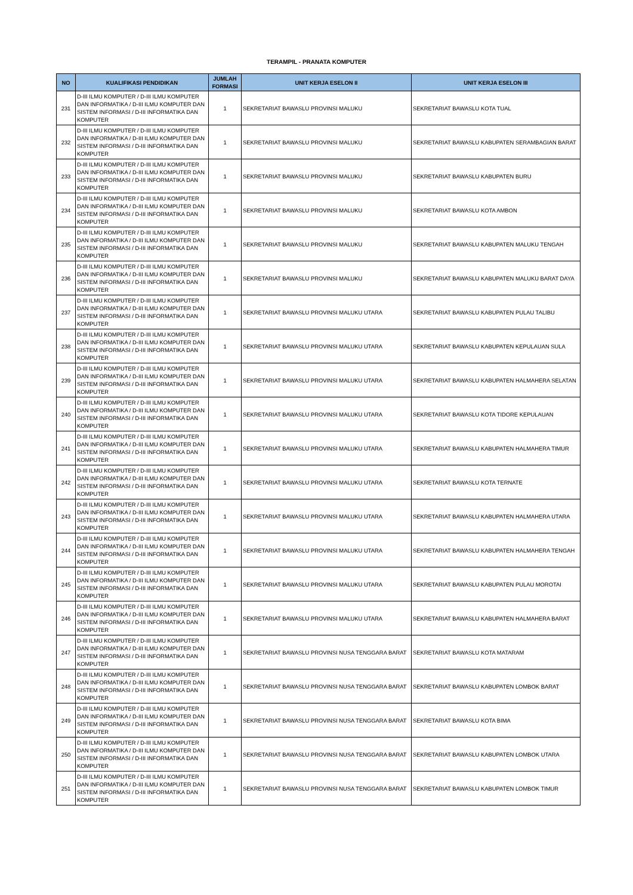TERAMPIL - PRANATA KOMPUTER
| NO | KUALIFIKASI PENDIDIKAN | JUMLAH FORMASI | UNIT KERJA ESELON II | UNIT KERJA ESELON III |
| --- | --- | --- | --- | --- |
| 231 | D-III ILMU KOMPUTER / D-III ILMU KOMPUTER DAN INFORMATIKA / D-III ILMU KOMPUTER DAN SISTEM INFORMASI / D-III INFORMATIKA DAN KOMPUTER | 1 | SEKRETARIAT BAWASLU PROVINSI MALUKU | SEKRETARIAT BAWASLU KOTA TUAL |
| 232 | D-III ILMU KOMPUTER / D-III ILMU KOMPUTER DAN INFORMATIKA / D-III ILMU KOMPUTER DAN SISTEM INFORMASI / D-III INFORMATIKA DAN KOMPUTER | 1 | SEKRETARIAT BAWASLU PROVINSI MALUKU | SEKRETARIAT BAWASLU KABUPATEN SERAMBAGIAN BARAT |
| 233 | D-III ILMU KOMPUTER / D-III ILMU KOMPUTER DAN INFORMATIKA / D-III ILMU KOMPUTER DAN SISTEM INFORMASI / D-III INFORMATIKA DAN KOMPUTER | 1 | SEKRETARIAT BAWASLU PROVINSI MALUKU | SEKRETARIAT BAWASLU KABUPATEN BURU |
| 234 | D-III ILMU KOMPUTER / D-III ILMU KOMPUTER DAN INFORMATIKA / D-III ILMU KOMPUTER DAN SISTEM INFORMASI / D-III INFORMATIKA DAN KOMPUTER | 1 | SEKRETARIAT BAWASLU PROVINSI MALUKU | SEKRETARIAT BAWASLU KOTA AMBON |
| 235 | D-III ILMU KOMPUTER / D-III ILMU KOMPUTER DAN INFORMATIKA / D-III ILMU KOMPUTER DAN SISTEM INFORMASI / D-III INFORMATIKA DAN KOMPUTER | 1 | SEKRETARIAT BAWASLU PROVINSI MALUKU | SEKRETARIAT BAWASLU KABUPATEN MALUKU TENGAH |
| 236 | D-III ILMU KOMPUTER / D-III ILMU KOMPUTER DAN INFORMATIKA / D-III ILMU KOMPUTER DAN SISTEM INFORMASI / D-III INFORMATIKA DAN KOMPUTER | 1 | SEKRETARIAT BAWASLU PROVINSI MALUKU | SEKRETARIAT BAWASLU KABUPATEN MALUKU BARAT DAYA |
| 237 | D-III ILMU KOMPUTER / D-III ILMU KOMPUTER DAN INFORMATIKA / D-III ILMU KOMPUTER DAN SISTEM INFORMASI / D-III INFORMATIKA DAN KOMPUTER | 1 | SEKRETARIAT BAWASLU PROVINSI MALUKU UTARA | SEKRETARIAT BAWASLU KABUPATEN PULAU TALIBU |
| 238 | D-III ILMU KOMPUTER / D-III ILMU KOMPUTER DAN INFORMATIKA / D-III ILMU KOMPUTER DAN SISTEM INFORMASI / D-III INFORMATIKA DAN KOMPUTER | 1 | SEKRETARIAT BAWASLU PROVINSI MALUKU UTARA | SEKRETARIAT BAWASLU KABUPATEN KEPULAUAN SULA |
| 239 | D-III ILMU KOMPUTER / D-III ILMU KOMPUTER DAN INFORMATIKA / D-III ILMU KOMPUTER DAN SISTEM INFORMASI / D-III INFORMATIKA DAN KOMPUTER | 1 | SEKRETARIAT BAWASLU PROVINSI MALUKU UTARA | SEKRETARIAT BAWASLU KABUPATEN HALMAHERA SELATAN |
| 240 | D-III ILMU KOMPUTER / D-III ILMU KOMPUTER DAN INFORMATIKA / D-III ILMU KOMPUTER DAN SISTEM INFORMASI / D-III INFORMATIKA DAN KOMPUTER | 1 | SEKRETARIAT BAWASLU PROVINSI MALUKU UTARA | SEKRETARIAT BAWASLU KOTA TIDORE KEPULAUAN |
| 241 | D-III ILMU KOMPUTER / D-III ILMU KOMPUTER DAN INFORMATIKA / D-III ILMU KOMPUTER DAN SISTEM INFORMASI / D-III INFORMATIKA DAN KOMPUTER | 1 | SEKRETARIAT BAWASLU PROVINSI MALUKU UTARA | SEKRETARIAT BAWASLU KABUPATEN HALMAHERA TIMUR |
| 242 | D-III ILMU KOMPUTER / D-III ILMU KOMPUTER DAN INFORMATIKA / D-III ILMU KOMPUTER DAN SISTEM INFORMASI / D-III INFORMATIKA DAN KOMPUTER | 1 | SEKRETARIAT BAWASLU PROVINSI MALUKU UTARA | SEKRETARIAT BAWASLU KOTA TERNATE |
| 243 | D-III ILMU KOMPUTER / D-III ILMU KOMPUTER DAN INFORMATIKA / D-III ILMU KOMPUTER DAN SISTEM INFORMASI / D-III INFORMATIKA DAN KOMPUTER | 1 | SEKRETARIAT BAWASLU PROVINSI MALUKU UTARA | SEKRETARIAT BAWASLU KABUPATEN HALMAHERA UTARA |
| 244 | D-III ILMU KOMPUTER / D-III ILMU KOMPUTER DAN INFORMATIKA / D-III ILMU KOMPUTER DAN SISTEM INFORMASI / D-III INFORMATIKA DAN KOMPUTER | 1 | SEKRETARIAT BAWASLU PROVINSI MALUKU UTARA | SEKRETARIAT BAWASLU KABUPATEN HALMAHERA TENGAH |
| 245 | D-III ILMU KOMPUTER / D-III ILMU KOMPUTER DAN INFORMATIKA / D-III ILMU KOMPUTER DAN SISTEM INFORMASI / D-III INFORMATIKA DAN KOMPUTER | 1 | SEKRETARIAT BAWASLU PROVINSI MALUKU UTARA | SEKRETARIAT BAWASLU KABUPATEN PULAU MOROTAI |
| 246 | D-III ILMU KOMPUTER / D-III ILMU KOMPUTER DAN INFORMATIKA / D-III ILMU KOMPUTER DAN SISTEM INFORMASI / D-III INFORMATIKA DAN KOMPUTER | 1 | SEKRETARIAT BAWASLU PROVINSI MALUKU UTARA | SEKRETARIAT BAWASLU KABUPATEN HALMAHERA BARAT |
| 247 | D-III ILMU KOMPUTER / D-III ILMU KOMPUTER DAN INFORMATIKA / D-III ILMU KOMPUTER DAN SISTEM INFORMASI / D-III INFORMATIKA DAN KOMPUTER | 1 | SEKRETARIAT BAWASLU PROVINSI NUSA TENGGARA BARAT | SEKRETARIAT BAWASLU KOTA MATARAM |
| 248 | D-III ILMU KOMPUTER / D-III ILMU KOMPUTER DAN INFORMATIKA / D-III ILMU KOMPUTER DAN SISTEM INFORMASI / D-III INFORMATIKA DAN KOMPUTER | 1 | SEKRETARIAT BAWASLU PROVINSI NUSA TENGGARA BARAT | SEKRETARIAT BAWASLU KABUPATEN LOMBOK BARAT |
| 249 | D-III ILMU KOMPUTER / D-III ILMU KOMPUTER DAN INFORMATIKA / D-III ILMU KOMPUTER DAN SISTEM INFORMASI / D-III INFORMATIKA DAN KOMPUTER | 1 | SEKRETARIAT BAWASLU PROVINSI NUSA TENGGARA BARAT | SEKRETARIAT BAWASLU KOTA BIMA |
| 250 | D-III ILMU KOMPUTER / D-III ILMU KOMPUTER DAN INFORMATIKA / D-III ILMU KOMPUTER DAN SISTEM INFORMASI / D-III INFORMATIKA DAN KOMPUTER | 1 | SEKRETARIAT BAWASLU PROVINSI NUSA TENGGARA BARAT | SEKRETARIAT BAWASLU KABUPATEN LOMBOK UTARA |
| 251 | D-III ILMU KOMPUTER / D-III ILMU KOMPUTER DAN INFORMATIKA / D-III ILMU KOMPUTER DAN SISTEM INFORMASI / D-III INFORMATIKA DAN KOMPUTER | 1 | SEKRETARIAT BAWASLU PROVINSI NUSA TENGGARA BARAT | SEKRETARIAT BAWASLU KABUPATEN LOMBOK TIMUR |